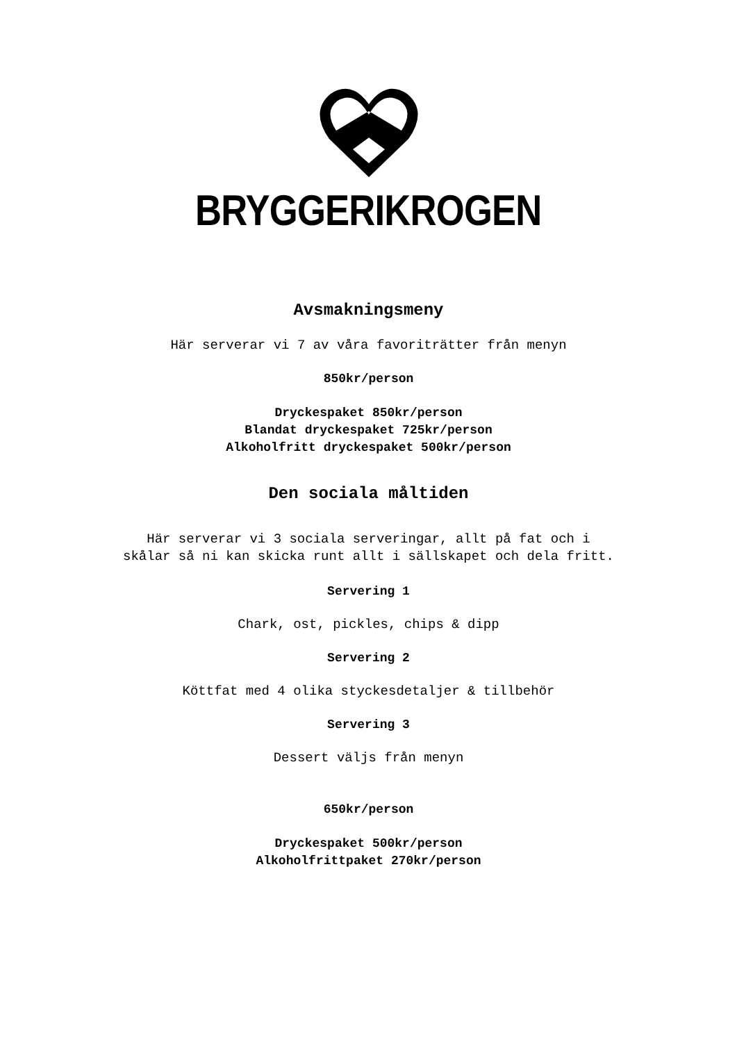BRYGGERIKROGEN
Avsmakningsmeny
Här serverar vi 7 av våra favoriträtter från menyn
850kr/person
Dryckespaket 850kr/person
Blandat dryckespaket 725kr/person
Alkoholfritt dryckespaket 500kr/person
Den sociala måltiden
Här serverar vi 3 sociala serveringar, allt på fat och i
skålar så ni kan skicka runt allt i sällskapet och dela fritt.
Servering 1
Chark, ost, pickles, chips & dipp
Servering 2
Köttfat med 4 olika styckesdetaljer & tillbehör
Servering 3
Dessert väljs från menyn
650kr/person
Dryckespaket 500kr/person
Alkoholfrittpaket 270kr/person